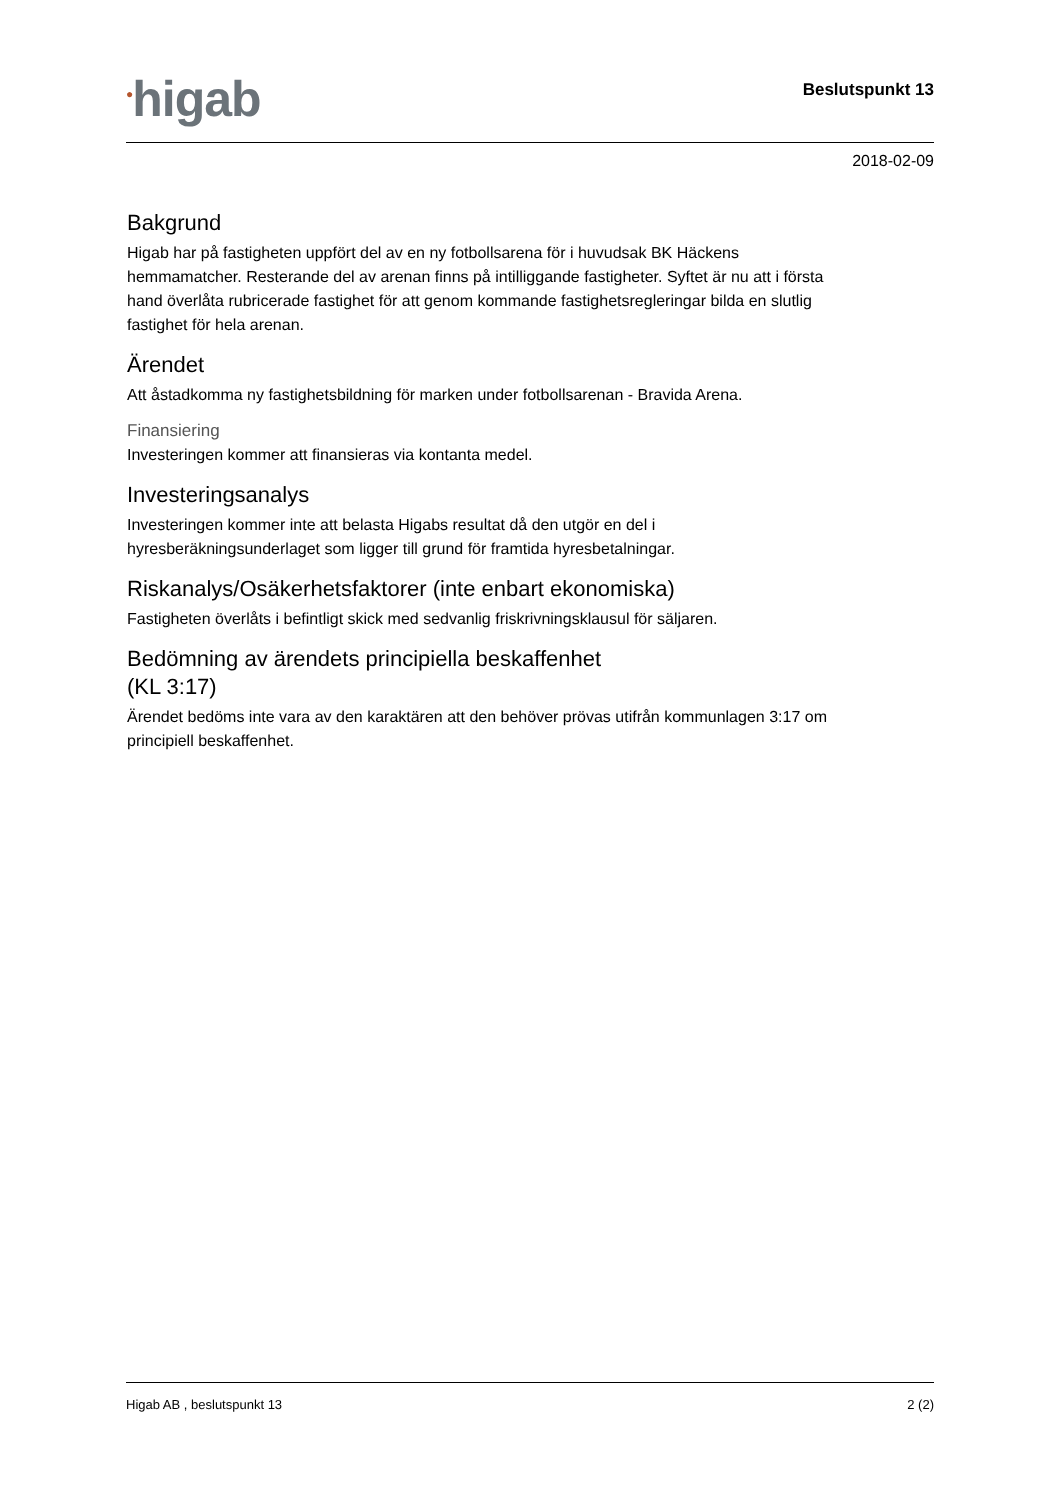<sup>●</sup>higab
Beslutspunkt 13
2018-02-09
Bakgrund
Higab har på fastigheten uppfört del av en ny fotbollsarena för i huvudsak BK Häckens hemmamatcher. Resterande del av arenan finns på intilliggande fastigheter. Syftet är nu att i första hand överlåta rubricerade fastighet för att genom kommande fastighetsregleringar bilda en slutlig fastighet för hela arenan.
Ärendet
Att åstadkomma ny fastighetsbildning för marken under fotbollsarenan - Bravida Arena.
Finansiering
Investeringen kommer att finansieras via kontanta medel.
Investeringsanalys
Investeringen kommer inte att belasta Higabs resultat då den utgör en del i hyresberäkningsunderlaget som ligger till grund för framtida hyresbetalningar.
Riskanalys/Osäkerhetsfaktorer (inte enbart ekonomiska)
Fastigheten överlåts i befintligt skick med sedvanlig friskrivningsklausul för säljaren.
Bedömning av ärendets principiella beskaffenhet
(KL 3:17)
Ärendet bedöms inte vara av den karaktären att den behöver prövas utifrån kommunlagen 3:17 om principiell beskaffenhet.
Higab AB , beslutspunkt 13 2 (2)